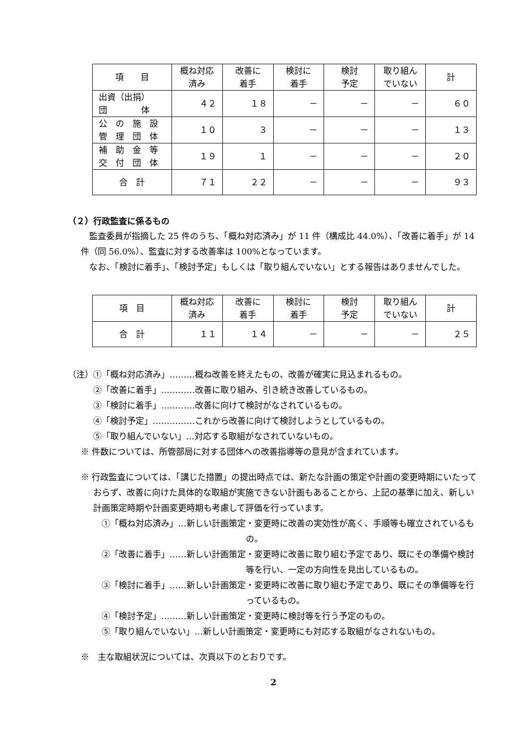| 項 目 | 概ね対応 済み | 改善に 着手 | 検討に 着手 | 検討 予定 | 取り組ん でいない | 計 |
| --- | --- | --- | --- | --- | --- | --- |
| 出資（出捐） 団 体 | ４２ | １８ | － | － | － | ６０ |
| 公 の 施 設 管 理 団 体 | １０ | ３ | － | － | － | １３ |
| 補 助 金 等 交 付 団 体 | １９ | １ | － | － | － | ２０ |
| 合 計 | ７１ | ２２ | － | － | － | ９３ |
（２）行政監査に係るもの
監査委員が指摘した 25 件のうち、「概ね対応済み」が 11 件（構成比 44.0%）、「改善に着手」が 14 件（同 56.0%）、監査に対する改善率は 100%となっています。
なお、「検討に着手」、「検討予定」もしくは「取り組んでいない」とする報告はありませんでした。
| 項 目 | 概ね対応 済み | 改善に 着手 | 検討に 着手 | 検討 予定 | 取り組ん でいない | 計 |
| --- | --- | --- | --- | --- | --- | --- |
| 合 計 | １１ | １４ | － | － | － | ２５ |
（注）①「概ね対応済み」………概ね改善を終えたもの、改善が確実に見込まれるもの。
②「改善に着手」…………改善に取り組み、引き続き改善しているもの。
③「検討に着手」…………改善に向けて検討がなされているもの。
④「検討予定」……………これから改善に向けて検討しようとしているもの。
⑤「取り組んでいない」…対応する取組がなされていないもの。
※ 件数については、所管部局に対する団体への改善指導等の意見が含まれています。
※ 行政監査については、「講じた措置」の提出時点では、新たな計画の策定や計画の変更時期にいたっておらず、改善に向けた具体的な取組が実施できない計画もあることから、上記の基準に加え、新しい計画策定時期や計画変更時期も考慮して評価を行っています。
①「概ね対応済み」…新しい計画策定・変更時に改善の実効性が高く、手順等も確立されているもの。
②「改善に着手」……新しい計画策定・変更時に改善に取り組む予定であり、既にその準備や検討等を行い、一定の方向性を見出しているもの。
③「検討に着手」……新しい計画策定・変更時に改善に取り組む予定であり、既にその準備等を行っているもの。
④「検討予定」………新しい計画策定・変更時に検討等を行う予定のもの。
⑤「取り組んでいない」…新しい計画策定・変更時にも対応する取組がなされないもの。
※　主な取組状況については、次頁以下のとおりです。
2